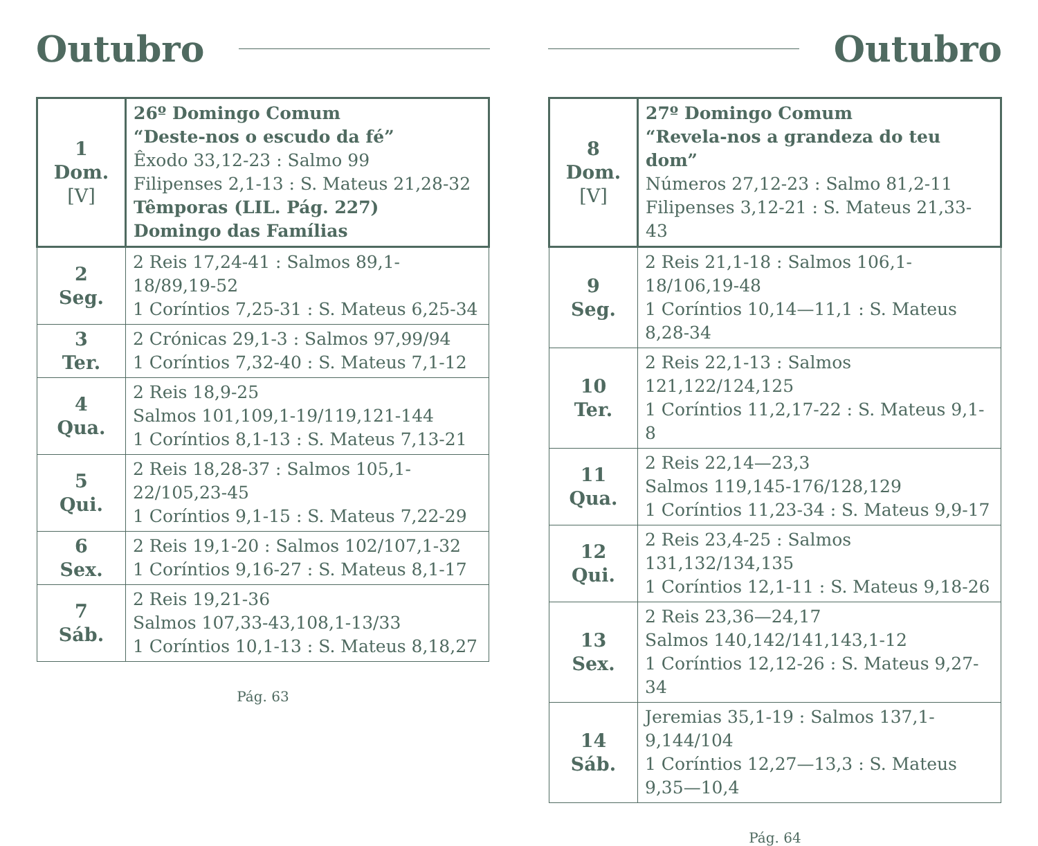Outubro
| 1 Dom. [V] | 26º Domingo Comum “Deste-nos o escudo da fé” Êxodo 33,12-23 : Salmo 99 Filipenses 2,1-13 : S. Mateus 21,28-32 Têmporas (LIL. Pág. 227) Domingo das Famílias |
| 2 Seg. | 2 Reis 17,24-41 : Salmos 89,1-18/89,19-52 1 Coríntios 7,25-31 : S. Mateus 6,25-34 |
| 3 Ter. | 2 Crónicas 29,1-3 : Salmos 97,99/94 1 Coríntios 7,32-40 : S. Mateus 7,1-12 |
| 4 Qua. | 2 Reis 18,9-25 Salmos 101,109,1-19/119,121-144 1 Coríntios 8,1-13 : S. Mateus 7,13-21 |
| 5 Qui. | 2 Reis 18,28-37 : Salmos 105,1-22/105,23-45 1 Coríntios 9,1-15 : S. Mateus 7,22-29 |
| 6 Sex. | 2 Reis 19,1-20 : Salmos 102/107,1-32 1 Coríntios 9,16-27 : S. Mateus 8,1-17 |
| 7 Sáb. | 2 Reis 19,21-36 Salmos 107,33-43,108,1-13/33 1 Coríntios 10,1-13 : S. Mateus 8,18,27 |
Pág. 63
Outubro
| 8 Dom. [V] | 27º Domingo Comum “Revela-nos a grandeza do teu dom” Números 27,12-23 : Salmo 81,2-11 Filipenses 3,12-21 : S. Mateus 21,33-43 |
| 9 Seg. | 2 Reis 21,1-18 : Salmos 106,1-18/106,19-48 1 Coríntios 10,14—11,1 : S. Mateus 8,28-34 |
| 10 Ter. | 2 Reis 22,1-13 : Salmos 121,122/124,125 1 Coríntios 11,2,17-22 : S. Mateus 9,1-8 |
| 11 Qua. | 2 Reis 22,14—23,3 Salmos 119,145-176/128,129 1 Coríntios 11,23-34 : S. Mateus 9,9-17 |
| 12 Qui. | 2 Reis 23,4-25 : Salmos 131,132/134,135 1 Coríntios 12,1-11 : S. Mateus 9,18-26 |
| 13 Sex. | 2 Reis 23,36—24,17 Salmos 140,142/141,143,1-12 1 Coríntios 12,12-26 : S. Mateus 9,27-34 |
| 14 Sáb. | Jeremias 35,1-19 : Salmos 137,1-9,144/104 1 Coríntios 12,27—13,3 : S. Mateus 9,35—10,4 |
Pág. 64